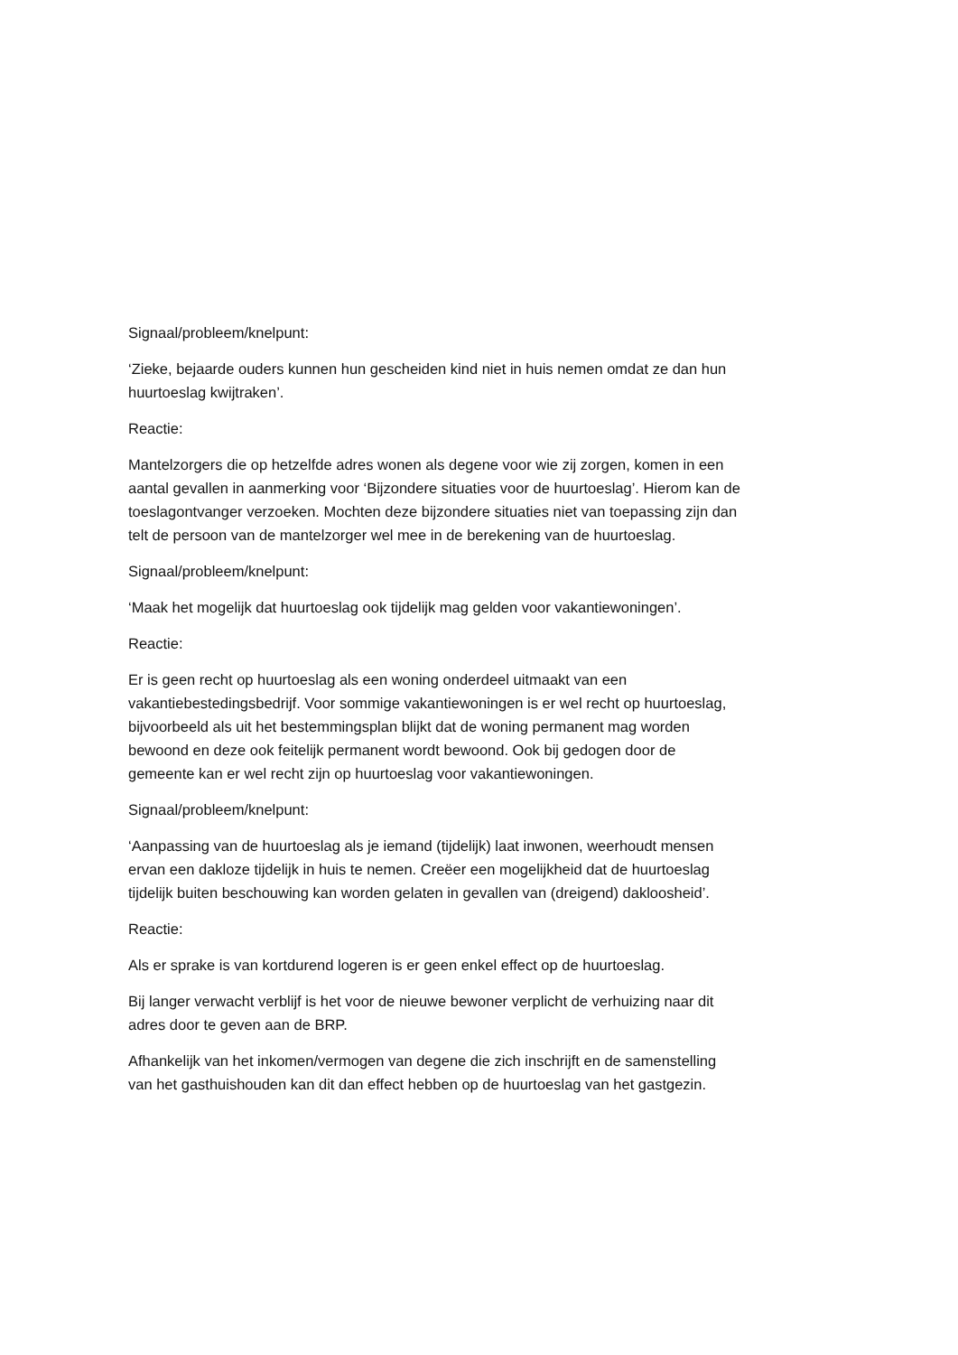Signaal/probleem/knelpunt:
‘Zieke, bejaarde ouders kunnen hun gescheiden kind niet in huis nemen omdat ze dan hun huurtoeslag kwijtraken’.
Reactie:
Mantelzorgers die op hetzelfde adres wonen als degene voor wie zij zorgen, komen in een aantal gevallen in aanmerking voor ‘Bijzondere situaties voor de huurtoeslag’. Hierom kan de toeslagontvanger verzoeken. Mochten deze bijzondere situaties niet van toepassing zijn dan telt de persoon van de mantelzorger wel mee in de berekening van de huurtoeslag.
Signaal/probleem/knelpunt:
‘Maak het mogelijk dat huurtoeslag ook tijdelijk mag gelden voor vakantiewoningen’.
Reactie:
Er is geen recht op huurtoeslag als een woning onderdeel uitmaakt van een vakantiebestedingsbedrijf. Voor sommige vakantiewoningen is er wel recht op huurtoeslag, bijvoorbeeld als uit het bestemmingsplan blijkt dat de woning permanent mag worden bewoond en deze ook feitelijk permanent wordt bewoond. Ook bij gedogen door de gemeente kan er wel recht zijn op huurtoeslag voor vakantiewoningen.
Signaal/probleem/knelpunt:
‘Aanpassing van de huurtoeslag als je iemand (tijdelijk) laat inwonen, weerhoudt mensen ervan een dakloze tijdelijk in huis te nemen. Creëer een mogelijkheid dat de huurtoeslag tijdelijk buiten beschouwing kan worden gelaten in gevallen van (dreigend) dakloosheid’.
Reactie:
Als er sprake is van kortdurend logeren is er geen enkel effect op de huurtoeslag.
Bij langer verwacht verblijf is het voor de nieuwe bewoner verplicht de verhuizing naar dit adres door te geven aan de BRP.
Afhankelijk van het inkomen/vermogen van degene die zich inschrijft en de samenstelling van het gasthuishouden kan dit dan effect hebben op de huurtoeslag van het gastgezin.